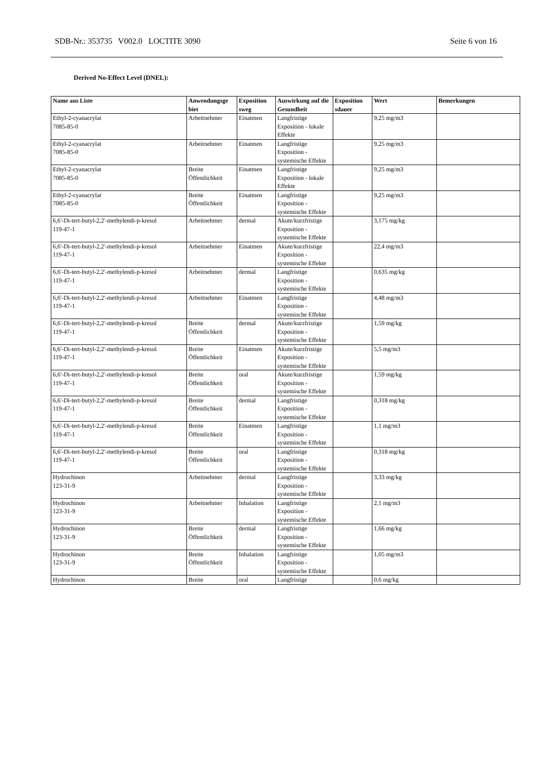SDB-Nr.: 353735 V002.0 LOCTITE 3090 Seite 6 von 16
Derived No-Effect Level (DNEL):
| Name aus Liste | Anwendungsge biet | Exposition sweg | Auswirkung auf die Gesundheit | Exposition sdauer | Wert | Bemerkungen |
| --- | --- | --- | --- | --- | --- | --- |
| Ethyl-2-cyanacrylat 7085-85-0 | Arbeitnehmer | Einatmen | Langfristige Exposition - lokale Effekte | | 9,25 mg/m3 | |
| Ethyl-2-cyanacrylat 7085-85-0 | Arbeitnehmer | Einatmen | Langfristige Exposition - systemische Effekte | | 9,25 mg/m3 | |
| Ethyl-2-cyanacrylat 7085-85-0 | Breite Öffentlichkeit | Einatmen | Langfristige Exposition - lokale Effekte | | 9,25 mg/m3 | |
| Ethyl-2-cyanacrylat 7085-85-0 | Breite Öffentlichkeit | Einatmen | Langfristige Exposition - systemische Effekte | | 9,25 mg/m3 | |
| 6,6'-Di-tert-butyl-2,2'-methylendi-p-kresol 119-47-1 | Arbeitnehmer | dermal | Akute/kurzfristige Exposition - systemische Effekte | | 3,175 mg/kg | |
| 6,6'-Di-tert-butyl-2,2'-methylendi-p-kresol 119-47-1 | Arbeitnehmer | Einatmen | Akute/kurzfristige Exposition - systemische Effekte | | 22,4 mg/m3 | |
| 6,6'-Di-tert-butyl-2,2'-methylendi-p-kresol 119-47-1 | Arbeitnehmer | dermal | Langfristige Exposition - systemische Effekte | | 0,635 mg/kg | |
| 6,6'-Di-tert-butyl-2,2'-methylendi-p-kresol 119-47-1 | Arbeitnehmer | Einatmen | Langfristige Exposition - systemische Effekte | | 4,48 mg/m3 | |
| 6,6'-Di-tert-butyl-2,2'-methylendi-p-kresol 119-47-1 | Breite Öffentlichkeit | dermal | Akute/kurzfristige Exposition - systemische Effekte | | 1,59 mg/kg | |
| 6,6'-Di-tert-butyl-2,2'-methylendi-p-kresol 119-47-1 | Breite Öffentlichkeit | Einatmen | Akute/kurzfristige Exposition - systemische Effekte | | 5,5 mg/m3 | |
| 6,6'-Di-tert-butyl-2,2'-methylendi-p-kresol 119-47-1 | Breite Öffentlichkeit | oral | Akute/kurzfristige Exposition - systemische Effekte | | 1,59 mg/kg | |
| 6,6'-Di-tert-butyl-2,2'-methylendi-p-kresol 119-47-1 | Breite Öffentlichkeit | dermal | Langfristige Exposition - systemische Effekte | | 0,318 mg/kg | |
| 6,6'-Di-tert-butyl-2,2'-methylendi-p-kresol 119-47-1 | Breite Öffentlichkeit | Einatmen | Langfristige Exposition - systemische Effekte | | 1,1 mg/m3 | |
| 6,6'-Di-tert-butyl-2,2'-methylendi-p-kresol 119-47-1 | Breite Öffentlichkeit | oral | Langfristige Exposition - systemische Effekte | | 0,318 mg/kg | |
| Hydrochinon 123-31-9 | Arbeitnehmer | dermal | Langfristige Exposition - systemische Effekte | | 3,33 mg/kg | |
| Hydrochinon 123-31-9 | Arbeitnehmer | Inhalation | Langfristige Exposition - systemische Effekte | | 2,1 mg/m3 | |
| Hydrochinon 123-31-9 | Breite Öffentlichkeit | dermal | Langfristige Exposition - systemische Effekte | | 1,66 mg/kg | |
| Hydrochinon 123-31-9 | Breite Öffentlichkeit | Inhalation | Langfristige Exposition - systemische Effekte | | 1,05 mg/m3 | |
| Hydrochinon | Breite | oral | Langfristige | | 0,6 mg/kg | |